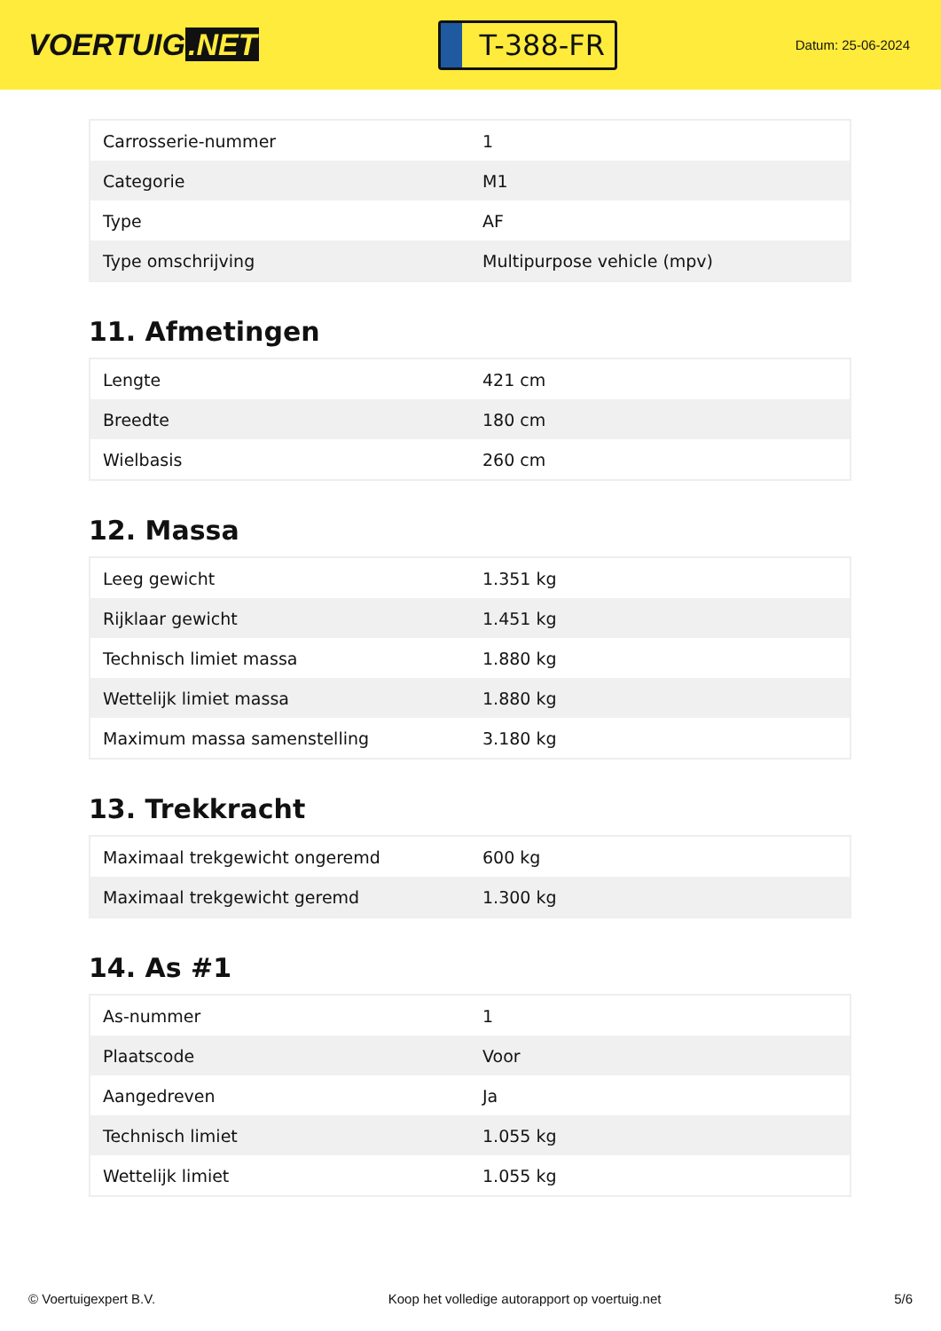VOERTUIG.NET
T-388-FR
Datum: 25-06-2024
| Carrosserie-nummer | 1 |
| Categorie | M1 |
| Type | AF |
| Type omschrijving | Multipurpose vehicle (mpv) |
11. Afmetingen
| Lengte | 421 cm |
| Breedte | 180 cm |
| Wielbasis | 260 cm |
12. Massa
| Leeg gewicht | 1.351 kg |
| Rijklaar gewicht | 1.451 kg |
| Technisch limiet massa | 1.880 kg |
| Wettelijk limiet massa | 1.880 kg |
| Maximum massa samenstelling | 3.180 kg |
13. Trekkracht
| Maximaal trekgewicht ongeremd | 600 kg |
| Maximaal trekgewicht geremd | 1.300 kg |
14. As #1
| As-nummer | 1 |
| Plaatscode | Voor |
| Aangedreven | Ja |
| Technisch limiet | 1.055 kg |
| Wettelijk limiet | 1.055 kg |
© Voertuigexpert B.V. Koop het volledige autorapport op voertuig.net 5/6